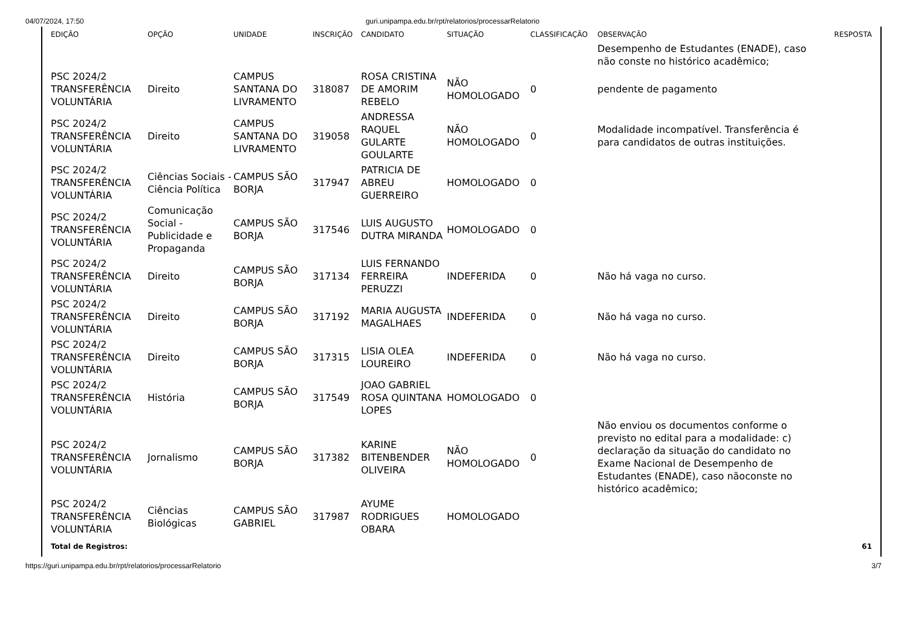04/07/2024, 17:50 guri.unipampa.edu.br/rpt/relatorios/processarRelatorio
| EDIÇÃO | OPÇÃO | UNIDADE | INSCRIÇÃO | CANDIDATO | SITUAÇÃO | CLASSIFICAÇÃO | OBSERVAÇÃO | RESPOSTA |
| --- | --- | --- | --- | --- | --- | --- | --- | --- |
| | | | | | | | Desempenho de Estudantes (ENADE), caso não conste no histórico acadêmico; | |
| PSC 2024/2 TRANSFERÊNCIA VOLUNTÁRIA | Direito | CAMPUS SANTANA DO LIVRAMENTO | 318087 | ROSA CRISTINA DE AMORIM REBELO | NÃO HOMOLOGADO | 0 | pendente de pagamento | |
| PSC 2024/2 TRANSFERÊNCIA VOLUNTÁRIA | Direito | CAMPUS SANTANA DO LIVRAMENTO | 319058 | ANDRESSA RAQUEL GULARTE GOULARTE | NÃO HOMOLOGADO | 0 | Modalidade incompatível. Transferência é para candidatos de outras instituições. | |
| PSC 2024/2 TRANSFERÊNCIA VOLUNTÁRIA | Ciências Sociais - Ciência Política | CAMPUS SÃO BORJA | 317947 | PATRICIA DE ABREU GUERREIRO | HOMOLOGADO | 0 | | |
| PSC 2024/2 TRANSFERÊNCIA VOLUNTÁRIA | Comunicação Social - Publicidade e Propaganda | CAMPUS SÃO BORJA | 317546 | LUIS AUGUSTO DUTRA MIRANDA | HOMOLOGADO | 0 | | |
| PSC 2024/2 TRANSFERÊNCIA VOLUNTÁRIA | Direito | CAMPUS SÃO BORJA | 317134 | LUIS FERNANDO FERREIRA PERUZZI | INDEFERIDA | 0 | Não há vaga no curso. | |
| PSC 2024/2 TRANSFERÊNCIA VOLUNTÁRIA | Direito | CAMPUS SÃO BORJA | 317192 | MARIA AUGUSTA MAGALHAES | INDEFERIDA | 0 | Não há vaga no curso. | |
| PSC 2024/2 TRANSFERÊNCIA VOLUNTÁRIA | Direito | CAMPUS SÃO BORJA | 317315 | LISIA OLEA LOUREIRO | INDEFERIDA | 0 | Não há vaga no curso. | |
| PSC 2024/2 TRANSFERÊNCIA VOLUNTÁRIA | História | CAMPUS SÃO BORJA | 317549 | JOAO GABRIEL ROSA QUINTANA LOPES | HOMOLOGADO | 0 | | |
| PSC 2024/2 TRANSFERÊNCIA VOLUNTÁRIA | Jornalismo | CAMPUS SÃO BORJA | 317382 | KARINE BITENBENDER OLIVEIRA | NÃO HOMOLOGADO | 0 | Não enviou os documentos conforme o previsto no edital para a modalidade: c) declaração da situação do candidato no Exame Nacional de Desempenho de Estudantes (ENADE), caso nãoconste no histórico acadêmico; | |
| PSC 2024/2 TRANSFERÊNCIA VOLUNTÁRIA | Ciências Biológicas | CAMPUS SÃO GABRIEL | 317987 | AYUME RODRIGUES OBARA | HOMOLOGADO | | | |
| Total de Registros: | | | | | | | | 61 |
https://guri.unipampa.edu.br/rpt/relatorios/processarRelatorio 3/7